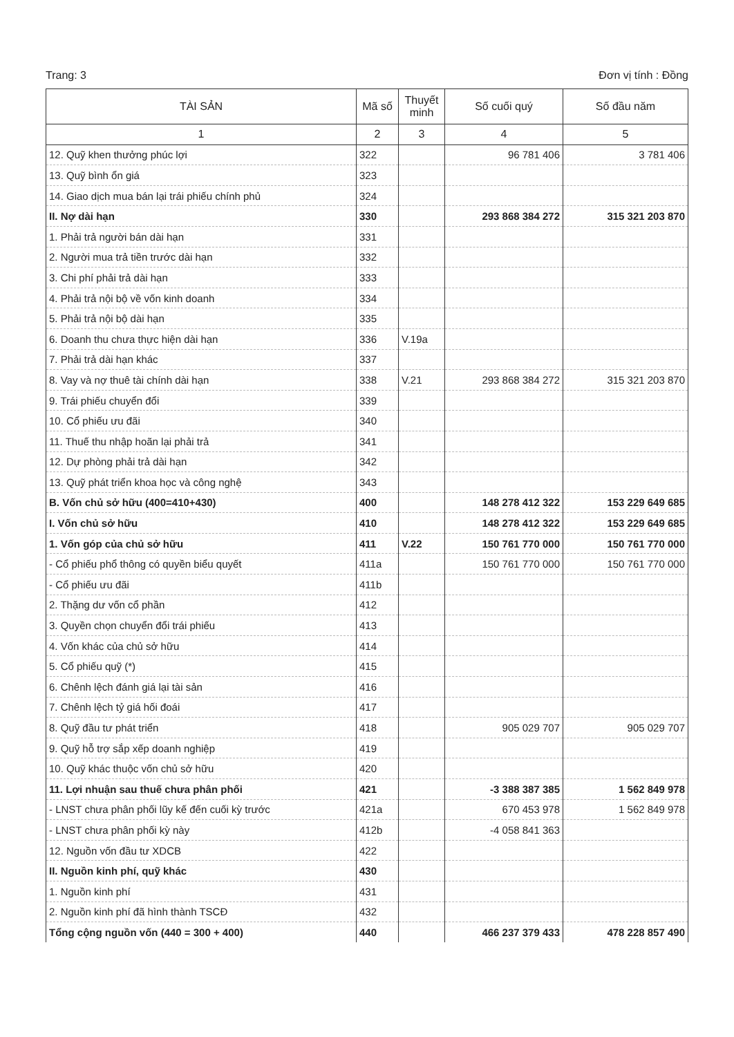Trang: 3 Đơn vị tính : Đồng
| TÀI SẢN | Mã số | Thuyết minh | Số cuối quý | Số đầu năm |
| --- | --- | --- | --- | --- |
| 1 | 2 | 3 | 4 | 5 |
| 12. Quỹ khen thưởng phúc lợi | 322 | | 96 781 406 | 3 781 406 |
| 13. Quỹ bình ổn giá | 323 | | | |
| 14. Giao dịch mua bán lại trái phiếu chính phủ | 324 | | | |
| II. Nợ dài hạn | 330 | | 293 868 384 272 | 315 321 203 870 |
| 1. Phải trả người bán dài hạn | 331 | | | |
| 2. Người mua trả tiền trước dài hạn | 332 | | | |
| 3. Chi phí phải trả dài hạn | 333 | | | |
| 4. Phải trả nội bộ về vốn kinh doanh | 334 | | | |
| 5. Phải trả nội bộ dài hạn | 335 | | | |
| 6. Doanh thu chưa thực hiện dài hạn | 336 | V.19a | | |
| 7. Phải trả dài hạn khác | 337 | | | |
| 8. Vay và nợ thuê tài chính dài hạn | 338 | V.21 | 293 868 384 272 | 315 321 203 870 |
| 9. Trái phiếu chuyển đổi | 339 | | | |
| 10. Cổ phiếu ưu đãi | 340 | | | |
| 11. Thuế thu nhập hoãn lại phải trả | 341 | | | |
| 12. Dự phòng phải trả dài hạn | 342 | | | |
| 13. Quỹ phát triển khoa học và công nghệ | 343 | | | |
| B. Vốn chủ sở hữu (400=410+430) | 400 | | 148 278 412 322 | 153 229 649 685 |
| I. Vốn chủ sở hữu | 410 | | 148 278 412 322 | 153 229 649 685 |
| 1. Vốn góp của chủ sở hữu | 411 | V.22 | 150 761 770 000 | 150 761 770 000 |
| - Cổ phiếu phổ thông có quyền biểu quyết | 411a | | 150 761 770 000 | 150 761 770 000 |
| - Cổ phiếu ưu đãi | 411b | | | |
| 2. Thặng dư vốn cổ phần | 412 | | | |
| 3. Quyền chọn chuyển đổi trái phiếu | 413 | | | |
| 4. Vốn khác của chủ sở hữu | 414 | | | |
| 5. Cổ phiếu quỹ (*) | 415 | | | |
| 6. Chênh lệch đánh giá lại tài sản | 416 | | | |
| 7. Chênh lệch tỷ giá hối đoái | 417 | | | |
| 8. Quỹ đầu tư phát triển | 418 | | 905 029 707 | 905 029 707 |
| 9. Quỹ hỗ trợ sắp xếp doanh nghiệp | 419 | | | |
| 10. Quỹ khác thuộc vốn chủ sở hữu | 420 | | | |
| 11. Lợi nhuận sau thuế chưa phân phối | 421 | | -3 388 387 385 | 1 562 849 978 |
| - LNST chưa phân phối lũy kế đến cuối kỳ trước | 421a | | 670 453 978 | 1 562 849 978 |
| - LNST chưa phân phối kỳ này | 412b | | -4 058 841 363 | |
| 12. Nguồn vốn đầu tư XDCB | 422 | | | |
| II. Nguồn kinh phí, quỹ khác | 430 | | | |
| 1. Nguồn kinh phí | 431 | | | |
| 2. Nguồn kinh phí đã hình thành TSCĐ | 432 | | | |
| Tổng cộng nguồn vốn (440 = 300 + 400) | 440 | | 466 237 379 433 | 478 228 857 490 |